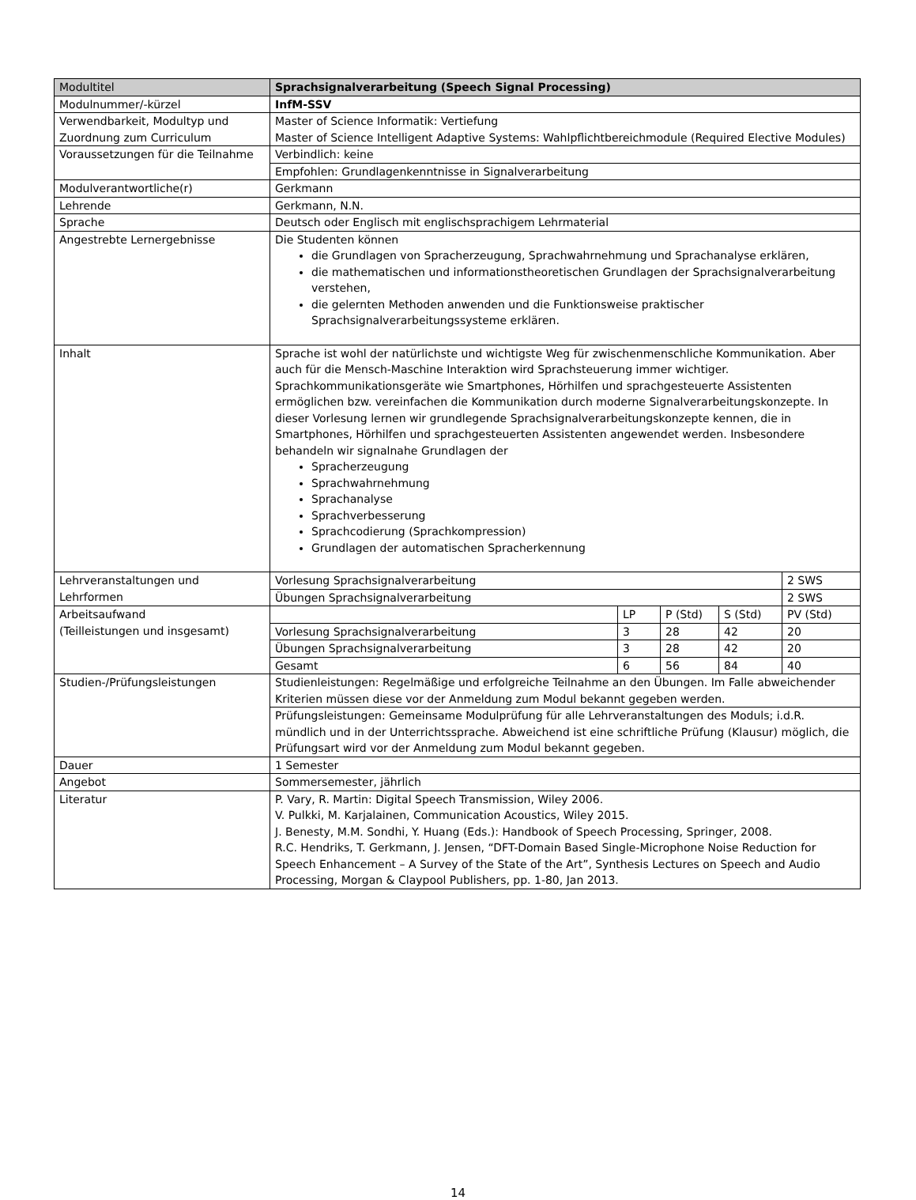| Modultitel | Sprachsignalverarbeitung (Speech Signal Processing) | | | | |
| Modulnummer/-kürzel | InfM-SSV | | | | |
| Verwendbarkeit, Modultyp und Zuordnung zum Curriculum | Master of Science Informatik: Vertiefung Master of Science Intelligent Adaptive Systems: Wahlpflichtbereichmodule (Required Elective Modules) | | | | |
| Voraussetzungen für die Teilnahme | Verbindlich: keine | | | | |
| | Empfohlen: Grundlagenkenntnisse in Signalverarbeitung | | | | |
| Modulverantwortliche(r) | Gerkmann | | | | |
| Lehrende | Gerkmann, N.N. | | | | |
| Sprache | Deutsch oder Englisch mit englischsprachigem Lehrmaterial | | | | |
| Angestrebte Lernergebnisse | Die Studenten können die Grundlagen von Spracherzeugung, Sprachwahrnehmung und Sprachanalyse erklären, die mathematischen und informationstheoretischen Grundlagen der Sprachsignalverarbeitung verstehen, die gelernten Methoden anwenden und die Funktionsweise praktischer Sprachsignalverarbeitungssysteme erklären. | | | | |
| Inhalt | Sprache ist wohl der natürlichste und wichtigste Weg für zwischenmenschliche Kommunikation. Aber auch für die Mensch-Maschine Interaktion wird Sprachsteuerung immer wichtiger. Sprachkommunikationsgeräte wie Smartphones, Hörhilfen und sprachgesteuerte Assistenten ermöglichen bzw. vereinfachen die Kommunikation durch moderne Signalverarbeitungskonzepte. In dieser Vorlesung lernen wir grundlegende Sprachsignalverarbeitungskonzepte kennen, die in Smartphones, Hörhilfen und sprachgesteuerten Assistenten angewendet werden. Insbesondere behandeln wir signalnahe Grundlagen der Spracherzeugung Sprachwahrnehmung Sprachanalyse Sprachverbesserung Sprachcodierung (Sprachkompression) Grundlagen der automatischen Spracherkennung | | | | |
| Lehrveranstaltungen und Lehrformen | Vorlesung Sprachsignalverarbeitung | | | | 2 SWS |
| | Übungen Sprachsignalverarbeitung | | | | 2 SWS |
| Arbeitsaufwand (Teilleistungen und insgesamt) | | LP | P (Std) | S (Std) | PV (Std) |
| | Vorlesung Sprachsignalverarbeitung | 3 | 28 | 42 | 20 |
| | Übungen Sprachsignalverarbeitung | 3 | 28 | 42 | 20 |
| | Gesamt | 6 | 56 | 84 | 40 |
| Studien-/Prüfungsleistungen | Studienleistungen: Regelmäßige und erfolgreiche Teilnahme an den Übungen. Im Falle abweichender Kriterien müssen diese vor der Anmeldung zum Modul bekannt gegeben werden. | | | | |
| | Prüfungsleistungen: Gemeinsame Modulprüfung für alle Lehrveranstaltungen des Moduls; i.d.R. mündlich und in der Unterrichtssprache. Abweichend ist eine schriftliche Prüfung (Klausur) möglich, die Prüfungsart wird vor der Anmeldung zum Modul bekannt gegeben. | | | | |
| Dauer | 1 Semester | | | | |
| Angebot | Sommersemester, jährlich | | | | |
| Literatur | P. Vary, R. Martin: Digital Speech Transmission, Wiley 2006. V. Pulkki, M. Karjalainen, Communication Acoustics, Wiley 2015. J. Benesty, M.M. Sondhi, Y. Huang (Eds.): Handbook of Speech Processing, Springer, 2008. R.C. Hendriks, T. Gerkmann, J. Jensen, “DFT-Domain Based Single-Microphone Noise Reduction for Speech Enhancement – A Survey of the State of the Art”, Synthesis Lectures on Speech and Audio Processing, Morgan & Claypool Publishers, pp. 1-80, Jan 2013. | | | | |
14